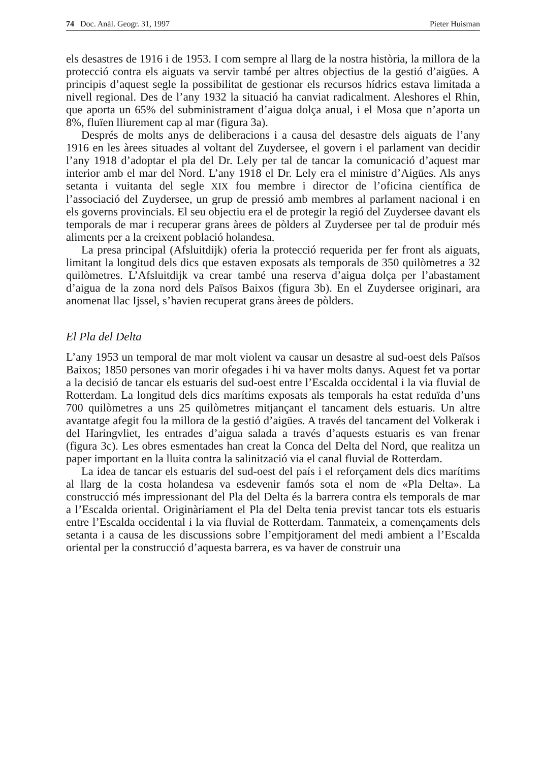74 Doc. Anàl. Geogr. 31, 1997 Pieter Huisman
els desastres de 1916 i de 1953. I com sempre al llarg de la nostra història, la millora de la protecció contra els aiguats va servir també per altres objectius de la gestió d’aigües. A principis d’aquest segle la possibilitat de gestionar els recursos hídrics estava limitada a nivell regional. Des de l’any 1932 la situació ha canviat radicalment. Aleshores el Rhin, que aporta un 65% del subministrament d’aigua dolça anual, i el Mosa que n’aporta un 8%, fluïen lliurement cap al mar (figura 3a).
Després de molts anys de deliberacions i a causa del desastre dels aiguats de l’any 1916 en les àrees situades al voltant del Zuydersee, el govern i el parlament van decidir l’any 1918 d’adoptar el pla del Dr. Lely per tal de tancar la comunicació d’aquest mar interior amb el mar del Nord. L’any 1918 el Dr. Lely era el ministre d’Aigües. Als anys setanta i vuitanta del segle XIX fou membre i director de l’oficina científica de l’associació del Zuydersee, un grup de pressió amb membres al parlament nacional i en els governs provincials. El seu objectiu era el de protegir la regió del Zuydersee davant els temporals de mar i recuperar grans àrees de pòlders al Zuydersee per tal de produir més aliments per a la creixent població holandesa.
La presa principal (Afsluitdijk) oferia la protecció requerida per fer front als aiguats, limitant la longitud dels dics que estaven exposats als temporals de 350 quilòmetres a 32 quilòmetres. L’Afsluitdijk va crear també una reserva d’aigua dolça per l’abastament d’aigua de la zona nord dels Països Baixos (figura 3b). En el Zuydersee originari, ara anomenat llac Ijssel, s’havien recuperat grans àrees de pòlders.
El Pla del Delta
L’any 1953 un temporal de mar molt violent va causar un desastre al sud-oest dels Països Baixos; 1850 persones van morir ofegades i hi va haver molts danys. Aquest fet va portar a la decisió de tancar els estuaris del sud-oest entre l’Escalda occidental i la via fluvial de Rotterdam. La longitud dels dics marítims exposats als temporals ha estat reduïda d’uns 700 quilòmetres a uns 25 quilòmetres mitjançant el tancament dels estuaris. Un altre avantatge afegit fou la millora de la gestió d’aigües. A través del tancament del Volkerak i del Haringvliet, les entrades d’aigua salada a través d’aquests estuaris es van frenar (figura 3c). Les obres esmentades han creat la Conca del Delta del Nord, que realitza un paper important en la lluita contra la salinització via el canal fluvial de Rotterdam.
La idea de tancar els estuaris del sud-oest del país i el reforçament dels dics marítims al llarg de la costa holandesa va esdevenir famós sota el nom de «Pla Delta». La construcció més impressionant del Pla del Delta és la barrera contra els temporals de mar a l’Escalda oriental. Originàriament el Pla del Delta tenia previst tancar tots els estuaris entre l’Escalda occidental i la via fluvial de Rotterdam. Tanmateix, a començaments dels setanta i a causa de les discussions sobre l’empitjorament del medi ambient a l’Escalda oriental per la construcció d’aquesta barrera, es va haver de construir una